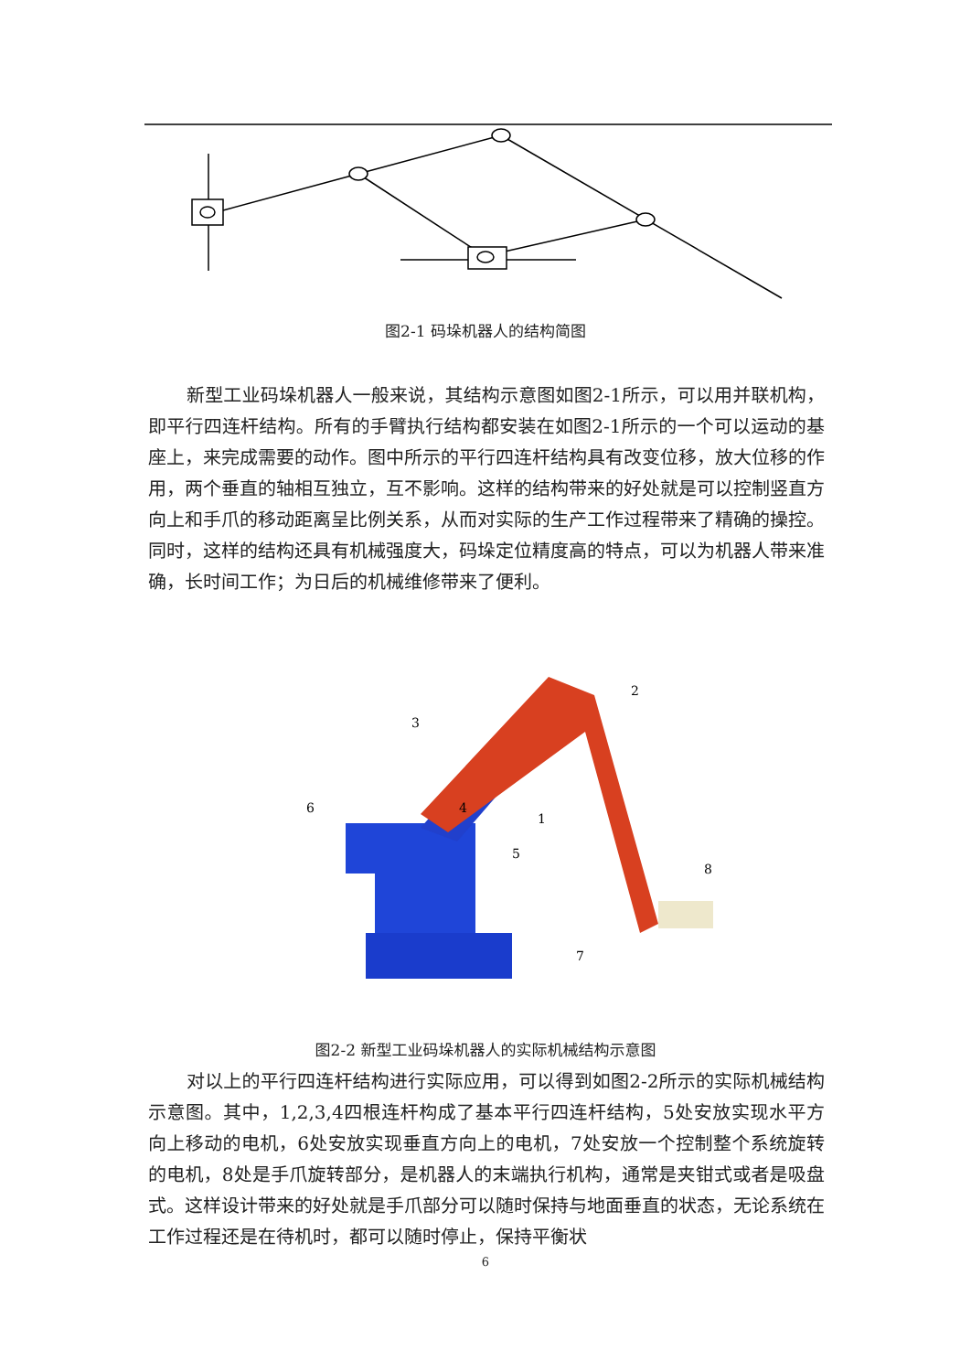图2-1 码垛机器人的结构简图
新型工业码垛机器人一般来说，其结构示意图如图2-1所示，可以用并联机构，即平行四连杆结构。所有的手臂执行结构都安装在如图2-1所示的一个可以运动的基座上，来完成需要的动作。图中所示的平行四连杆结构具有改变位移，放大位移的作用，两个垂直的轴相互独立，互不影响。这样的结构带来的好处就是可以控制竖直方向上和手爪的移动距离呈比例关系，从而对实际的生产工作过程带来了精确的操控。同时，这样的结构还具有机械强度大，码垛定位精度高的特点，可以为机器人带来准确，长时间工作；为日后的机械维修带来了便利。
2
3
4
5
6
1
7
8
图2-2 新型工业码垛机器人的实际机械结构示意图
对以上的平行四连杆结构进行实际应用，可以得到如图2-2所示的实际机械结构示意图。其中，1,2,3,4四根连杆构成了基本平行四连杆结构，5处安放实现水平方向上移动的电机，6处安放实现垂直方向上的电机，7处安放一个控制整个系统旋转的电机，8处是手爪旋转部分，是机器人的末端执行机构，通常是夹钳式或者是吸盘式。这样设计带来的好处就是手爪部分可以随时保持与地面垂直的状态，无论系统在工作过程还是在待机时，都可以随时停止，保持平衡状
6